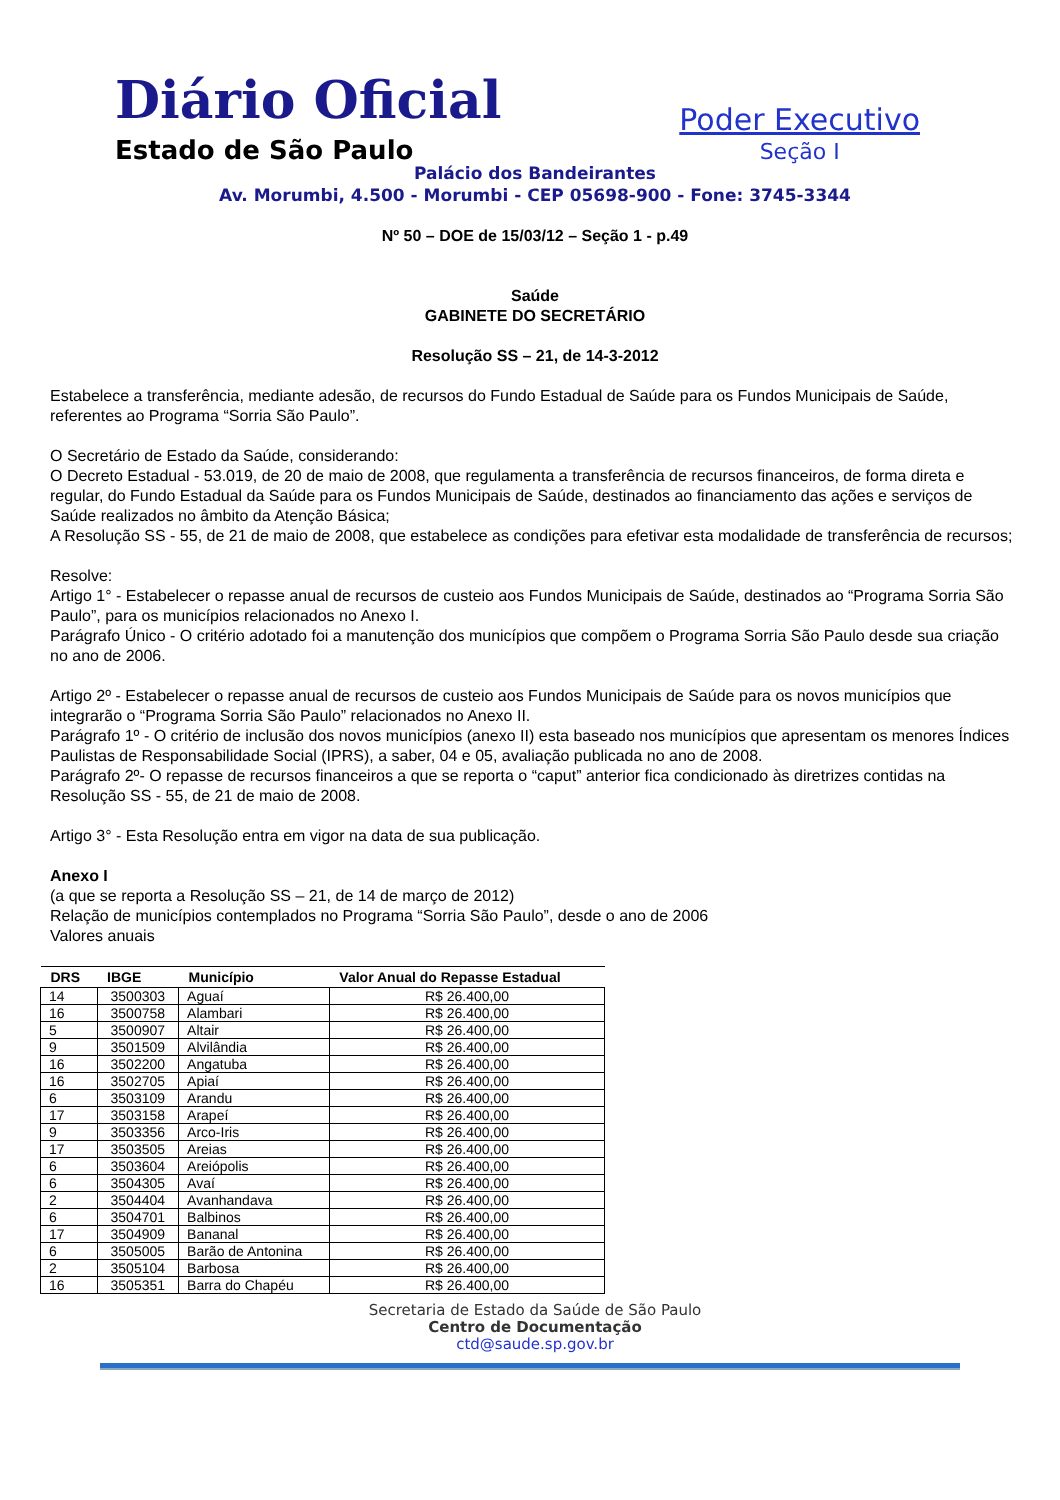Diário Oficial
Estado de São Paulo
Poder Executivo
Seção I
Palácio dos Bandeirantes
Av. Morumbi, 4.500 - Morumbi - CEP 05698-900 - Fone: 3745-3344
Nº 50 – DOE de 15/03/12 – Seção 1 - p.49
Saúde
GABINETE DO SECRETÁRIO
Resolução SS – 21, de 14-3-2012
Estabelece a transferência, mediante adesão, de recursos do Fundo Estadual de Saúde para os Fundos Municipais de Saúde, referentes ao Programa “Sorria São Paulo”.
O Secretário de Estado da Saúde, considerando:
O Decreto Estadual - 53.019, de 20 de maio de 2008, que regulamenta a transferência de recursos financeiros, de forma direta e regular, do Fundo Estadual da Saúde para os Fundos Municipais de Saúde, destinados ao financiamento das ações e serviços de Saúde realizados no âmbito da Atenção Básica;
A Resolução SS - 55, de 21 de maio de 2008, que estabelece as condições para efetivar esta modalidade de transferência de recursos;
Resolve:
Artigo 1° - Estabelecer o repasse anual de recursos de custeio aos Fundos Municipais de Saúde, destinados ao “Programa Sorria São Paulo”, para os municípios relacionados no Anexo I.
Parágrafo Único - O critério adotado foi a manutenção dos municípios que compõem o Programa Sorria São Paulo desde sua criação no ano de 2006.
Artigo 2º - Estabelecer o repasse anual de recursos de custeio aos Fundos Municipais de Saúde para os novos municípios que integrarão o “Programa Sorria São Paulo” relacionados no Anexo II.
Parágrafo 1º - O critério de inclusão dos novos municípios (anexo II) esta baseado nos municípios que apresentam os menores Índices Paulistas de Responsabilidade Social (IPRS), a saber, 04 e 05, avaliação publicada no ano de 2008.
Parágrafo 2º- O repasse de recursos financeiros a que se reporta o “caput” anterior fica condicionado às diretrizes contidas na Resolução SS - 55, de 21 de maio de 2008.
Artigo 3° - Esta Resolução entra em vigor na data de sua publicação.
Anexo I
(a que se reporta a Resolução SS – 21, de 14 de março de 2012)
Relação de municípios contemplados no Programa “Sorria São Paulo”, desde o ano de 2006
Valores anuais
| DRS | IBGE | Município | Valor Anual do Repasse Estadual |
| --- | --- | --- | --- |
| 14 | 3500303 | Aguaí | R$ 26.400,00 |
| 16 | 3500758 | Alambari | R$ 26.400,00 |
| 5 | 3500907 | Altair | R$ 26.400,00 |
| 9 | 3501509 | Alvilândia | R$ 26.400,00 |
| 16 | 3502200 | Angatuba | R$ 26.400,00 |
| 16 | 3502705 | Apiaí | R$ 26.400,00 |
| 6 | 3503109 | Arandu | R$ 26.400,00 |
| 17 | 3503158 | Arapeí | R$ 26.400,00 |
| 9 | 3503356 | Arco-Iris | R$ 26.400,00 |
| 17 | 3503505 | Areias | R$ 26.400,00 |
| 6 | 3503604 | Areiópolis | R$ 26.400,00 |
| 6 | 3504305 | Avaí | R$ 26.400,00 |
| 2 | 3504404 | Avanhandava | R$ 26.400,00 |
| 6 | 3504701 | Balbinos | R$ 26.400,00 |
| 17 | 3504909 | Bananal | R$ 26.400,00 |
| 6 | 3505005 | Barão de Antonina | R$ 26.400,00 |
| 2 | 3505104 | Barbosa | R$ 26.400,00 |
| 16 | 3505351 | Barra do Chapéu | R$ 26.400,00 |
Secretaria de Estado da Saúde de São Paulo
Centro de Documentação
ctd@saude.sp.gov.br